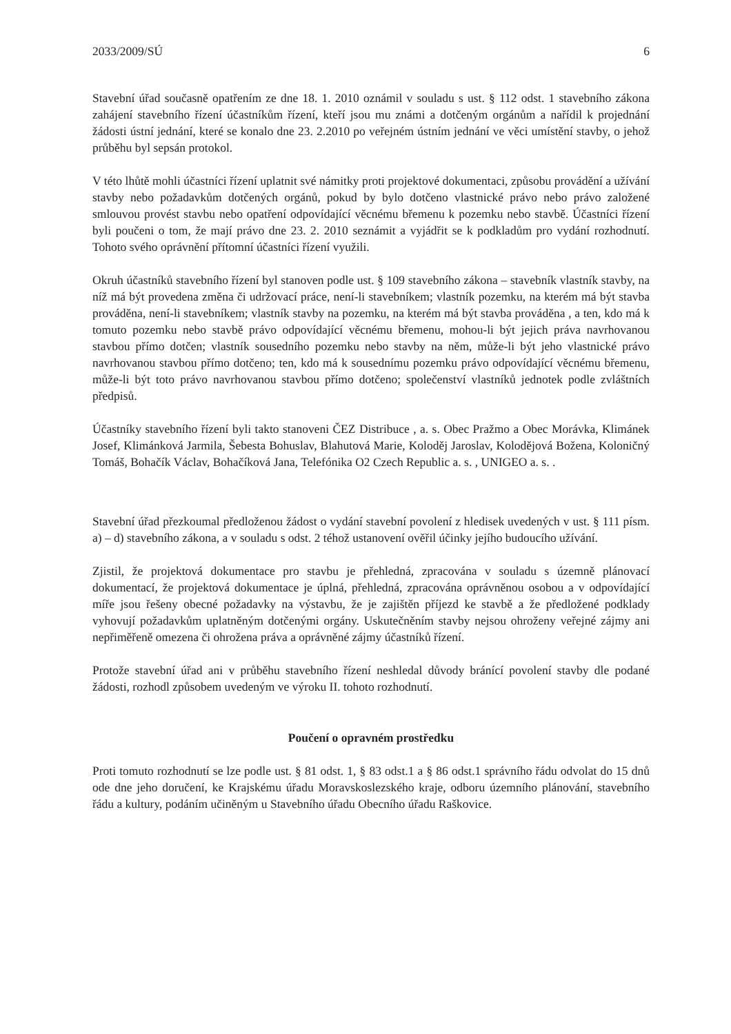2033/2009/SÚ 6
Stavební úřad současně opatřením ze dne 18. 1. 2010 oznámil v souladu s ust. § 112 odst. 1 stavebního zákona zahájení stavebního řízení účastníkům řízení, kteří jsou mu známi a dotčeným orgánům a nařídil k projednání žádosti ústní jednání, které se konalo dne 23. 2.2010 po veřejném ústním jednání ve věci umístění stavby, o jehož průběhu byl sepsán protokol.
V této lhůtě mohli účastníci řízení uplatnit své námitky proti projektové dokumentaci, způsobu provádění a užívání stavby nebo požadavkům dotčených orgánů, pokud by bylo dotčeno vlastnické právo nebo právo založené smlouvou provést stavbu nebo opatření odpovídající věcnému břemenu k pozemku nebo stavbě. Účastníci řízení byli poučeni o tom, že mají právo dne 23. 2. 2010 seznámit a vyjádřit se k podkladům pro vydání rozhodnutí. Tohoto svého oprávnění přítomní účastníci řízení využili.
Okruh účastníků stavebního řízení byl stanoven podle ust. § 109 stavebního zákona – stavebník vlastník stavby, na níž má být provedena změna či udržovací práce, není-li stavebníkem; vlastník pozemku, na kterém má být stavba prováděna, není-li stavebníkem; vlastník stavby na pozemku, na kterém má být stavba prováděna , a ten, kdo má k tomuto pozemku nebo stavbě právo odpovídající věcnému břemenu, mohou-li být jejich práva navrhovanou stavbou přímo dotčen; vlastník sousedního pozemku nebo stavby na něm, může-li být jeho vlastnické právo navrhovanou stavbou přímo dotčeno; ten, kdo má k sousednímu pozemku právo odpovídající věcnému břemenu, může-li být toto právo navrhovanou stavbou přímo dotčeno; společenství vlastníků jednotek podle zvláštních předpisů.
Účastníky stavebního řízení byli takto stanoveni ČEZ Distribuce , a. s. Obec Pražmo a Obec Morávka, Klimánek Josef, Klimánková Jarmila, Šebesta Bohuslav, Blahutová Marie, Koloděj Jaroslav, Kolodějová Božena, Koloničný Tomáš, Bohačík Václav, Bohačíková Jana, Telefónika O2 Czech Republic a. s. , UNIGEO a. s. .
Stavební úřad přezkoumal předloženou žádost o vydání stavební povolení z hledisek uvedených v ust. § 111 písm. a) – d) stavebního zákona, a v souladu s odst. 2 téhož ustanovení ověřil účinky jejího budoucího užívání.
Zjistil, že projektová dokumentace pro stavbu je přehledná, zpracována v souladu s územně plánovací dokumentací, že projektová dokumentace je úplná, přehledná, zpracována oprávněnou osobou a v odpovídající míře jsou řešeny obecné požadavky na výstavbu, že je zajištěn příjezd ke stavbě a že předložené podklady vyhovují požadavkům uplatněným dotčenými orgány. Uskutečněním stavby nejsou ohroženy veřejné zájmy ani nepřiměřeně omezena či ohrožena práva a oprávněné zájmy účastníků řízení.
Protože stavební úřad ani v průběhu stavebního řízení neshledal důvody bránící povolení stavby dle podané žádosti, rozhodl způsobem uvedeným ve výroku II. tohoto rozhodnutí.
Poučení o opravném prostředku
Proti tomuto rozhodnutí se lze podle ust. § 81 odst. 1, § 83 odst.1 a § 86 odst.1 správního řádu odvolat do 15 dnů ode dne jeho doručení, ke Krajskému úřadu Moravskoslezského kraje, odboru územního plánování, stavebního řádu a kultury, podáním učiněným u Stavebního úřadu Obecního úřadu Raškovice.